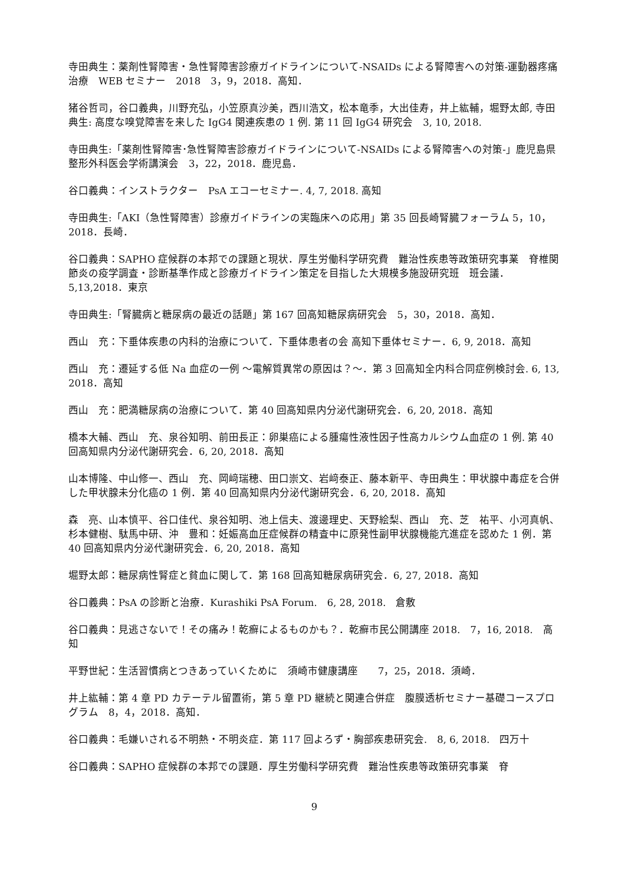寺田典生：薬剤性腎障害・急性腎障害診療ガイドラインについて-NSAIDs による腎障害への対策-運動器疼痛治療　WEB セミナー　2018　3，9，2018．高知．
猪谷哲司，谷口義典，川野充弘，小笠原真沙美，西川浩文，松本竜季，大出佳寿，井上紘輔，堀野太郎, 寺田典生: 高度な嗅覚障害を来した IgG4 関連疾患の 1 例. 第 11 回 IgG4 研究会　3, 10, 2018.
寺田典生:「薬剤性腎障害･急性腎障害診療ガイドラインについて-NSAIDs による腎障害への対策-」鹿児島県整形外科医会学術講演会　3，22，2018．鹿児島．
谷口義典：インストラクター　PsA エコーセミナー. 4, 7, 2018. 高知
寺田典生:「AKI（急性腎障害）診療ガイドラインの実臨床への応用」第 35 回長崎腎臓フォーラム 5，10，2018．長崎．
谷口義典：SAPHO 症候群の本邦での課題と現状．厚生労働科学研究費　難治性疾患等政策研究事業　脊椎関節炎の疫学調査・診断基準作成と診療ガイドライン策定を目指した大規模多施設研究班　班会議．5,13,2018．東京
寺田典生:「腎臓病と糖尿病の最近の話題」第 167 回高知糖尿病研究会　5，30，2018．高知．
西山　充：下垂体疾患の内科的治療について．下垂体患者の会 高知下垂体セミナー．6, 9, 2018．高知
西山　充：遷延する低 Na 血症の一例 〜電解質異常の原因は？〜．第 3 回高知全内科合同症例検討会. 6, 13, 2018．高知
西山　充：肥満糖尿病の治療について．第 40 回高知県内分泌代謝研究会．6, 20, 2018．高知
橋本大輔、西山　充、泉谷知明、前田長正：卵巣癌による腫瘍性液性因子性高カルシウム血症の 1 例. 第 40 回高知県内分泌代謝研究会．6, 20, 2018．高知
山本博隆、中山修一、西山　充、岡﨑瑞穂、田口崇文、岩﨑泰正、藤本新平、寺田典生：甲状腺中毒症を合併した甲状腺未分化癌の 1 例．第 40 回高知県内分泌代謝研究会．6, 20, 2018．高知
森　亮、山本慎平、谷口佳代、泉谷知明、池上信夫、渡邊理史、天野絵梨、西山　充、芝　祐平、小河真帆、杉本健樹、駄馬中研、沖　豊和：妊娠高血圧症候群の精査中に原発性副甲状腺機能亢進症を認めた 1 例．第 40 回高知県内分泌代謝研究会．6, 20, 2018．高知
堀野太郎：糖尿病性腎症と貧血に関して．第 168 回高知糖尿病研究会．6, 27, 2018．高知
谷口義典：PsA の診断と治療．Kurashiki PsA Forum.　6, 28, 2018.　倉敷
谷口義典：見逃さないで！その痛み！乾癬によるものかも？．乾癬市民公開講座 2018.　7，16, 2018.　高知
平野世紀：生活習慣病とつきあっていくために　須崎市健康講座　　7，25，2018．須崎．
井上紘輔：第 4 章 PD カテーテル留置術，第 5 章 PD 継続と関連合併症　腹膜透析セミナー基礎コースプログラム　8，4，2018．高知．
谷口義典：毛嫌いされる不明熱・不明炎症．第 117 回よろず・胸部疾患研究会.　8, 6, 2018.　四万十
谷口義典：SAPHO 症候群の本邦での課題．厚生労働科学研究費　難治性疾患等政策研究事業　脊
9